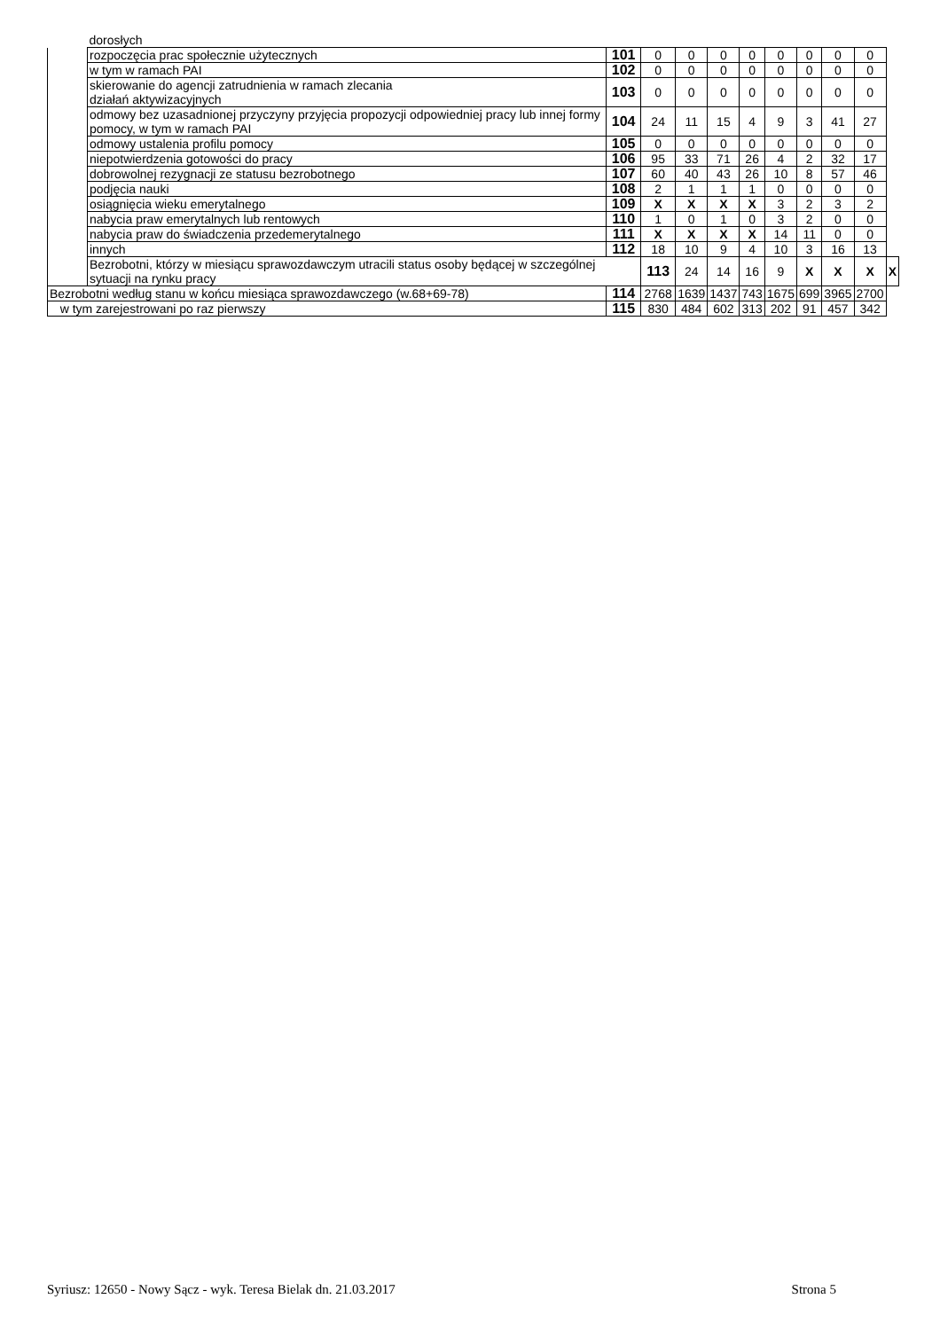| | dorosłych | | | | | | | | | | |
| | rozpoczęcia prac społecznie użytecznych | 101 | 0 | 0 | 0 | 0 | 0 | 0 | 0 | 0 | |
| | w tym w ramach PAI | 102 | 0 | 0 | 0 | 0 | 0 | 0 | 0 | 0 | |
| | skierowanie do agencji zatrudnienia w ramach zlecania działań aktywizacyjnych | 103 | 0 | 0 | 0 | 0 | 0 | 0 | 0 | 0 | |
| | odmowy bez uzasadnionej przyczyny przyjęcia propozycji odpowiedniej pracy lub innej formy pomocy, w tym w ramach PAI | 104 | 24 | 11 | 15 | 4 | 9 | 3 | 41 | 27 | |
| | odmowy ustalenia profilu pomocy | 105 | 0 | 0 | 0 | 0 | 0 | 0 | 0 | 0 | |
| | niepotwierdzenia gotowości do pracy | 106 | 95 | 33 | 71 | 26 | 4 | 2 | 32 | 17 | |
| | dobrowolnej rezygnacji ze statusu bezrobotnego | 107 | 60 | 40 | 43 | 26 | 10 | 8 | 57 | 46 | |
| | podjęcia nauki | 108 | 2 | 1 | 1 | 1 | 0 | 0 | 0 | 0 | |
| | osiągnięcia wieku emerytalnego | 109 | X | X | X | X | 3 | 2 | 3 | 2 | |
| | nabycia praw emerytalnych lub rentowych | 110 | 1 | 0 | 1 | 0 | 3 | 2 | 0 | 0 | |
| | nabycia praw do świadczenia przedemerytalnego | 111 | X | X | X | X | 14 | 11 | 0 | 0 | |
| | innych | 112 | 18 | 10 | 9 | 4 | 10 | 3 | 16 | 13 | |
| | Bezrobotni, którzy w miesiącu sprawozdawczym utracili status osoby będącej w szczególnej sytuacji na rynku pracy | | 113 | 24 | 14 | 16 | 9 | X | X | X | X |
| Bezrobotni według stanu w końcu miesiąca sprawozdawczego (w.68+69-78) | | 114 | 2768 | 1639 | 1437 | 743 | 1675 | 699 | 3965 | 2700 | |
| w tym zarejestrowani po raz pierwszy | | 115 | 830 | 484 | 602 | 313 | 202 | 91 | 457 | 342 | |
Syriusz: 12650 - Nowy Sącz - wyk. Teresa Bielak dn. 21.03.2017 Strona 5